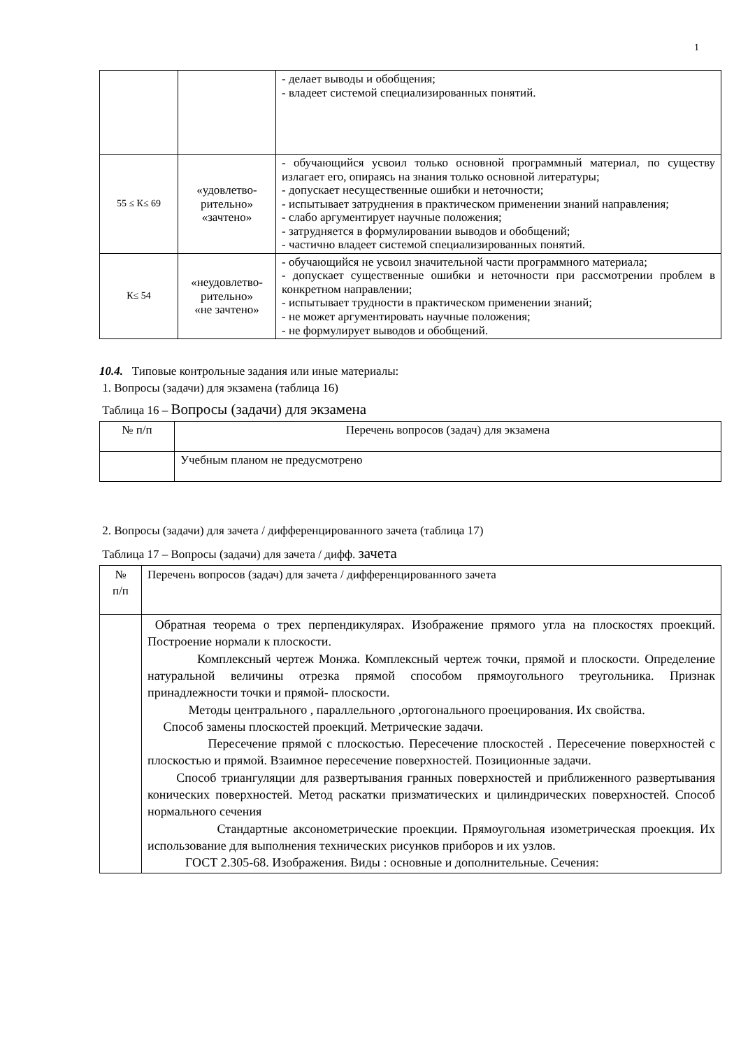1
| | | - делает выводы и обобщения; - владеет системой специализированных понятий. |
| 55 ≤ К≤ 69 | «удовлетво-рительно» «зачтено» | - обучающийся усвоил только основной программный материал, по существу излагает его, опираясь на знания только основной литературы; - допускает несущественные ошибки и неточности; - испытывает затруднения в практическом применении знаний направления; - слабо аргументирует научные положения; - затрудняется в формулировании выводов и обобщений; - частично владеет системой специализированных понятий. |
| К≤ 54 | «неудовлетво-рительно» «не зачтено» | - обучающийся не усвоил значительной части программного материала; - допускает существенные ошибки и неточности при рассмотрении проблем в конкретном направлении; - испытывает трудности в практическом применении знаний; - не может аргументировать научные положения; - не формулирует выводов и обобщений. |
10.4. Типовые контрольные задания или иные материалы:
1. Вопросы (задачи) для экзамена (таблица 16)
Таблица 16 – Вопросы (задачи) для экзамена
| № п/п | Перечень вопросов (задач) для экзамена |
| --- | --- |
| | Учебным планом не предусмотрено |
2. Вопросы (задачи) для зачета / дифференцированного зачета (таблица 17)
Таблица 17 – Вопросы (задачи) для зачета / дифф. зачета
| № п/п | Перечень вопросов (задач) для зачета / дифференцированного зачета |
| | Обратная теорема о трех перпендикулярах. Изображение прямого угла на плоскостях проекций. Построение нормали к плоскости. Комплексный чертеж Монжа. Комплексный чертеж точки, прямой и плоскости. Определение натуральной величины отрезка прямой способом прямоугольного треугольника. Признак принадлежности точки и прямой- плоскости. Методы центрального , параллельного ,ортогонального проецирования. Их свойства. Способ замены плоскостей проекций. Метрические задачи. Пересечение прямой с плоскостью. Пересечение плоскостей . Пересечение поверхностей с плоскостью и прямой. Взаимное пересечение поверхностей. Позиционные задачи. Способ триангуляции для развертывания гранных поверхностей и приближенного развертывания конических поверхностей. Метод раскатки призматических и цилиндрических поверхностей. Способ нормального сечения Стандартные аксонометрические проекции. Прямоугольная изометрическая проекция. Их использование для выполнения технических рисунков приборов и их узлов. ГОСТ 2.305-68. Изображения. Виды : основные и дополнительные. Сечения: |